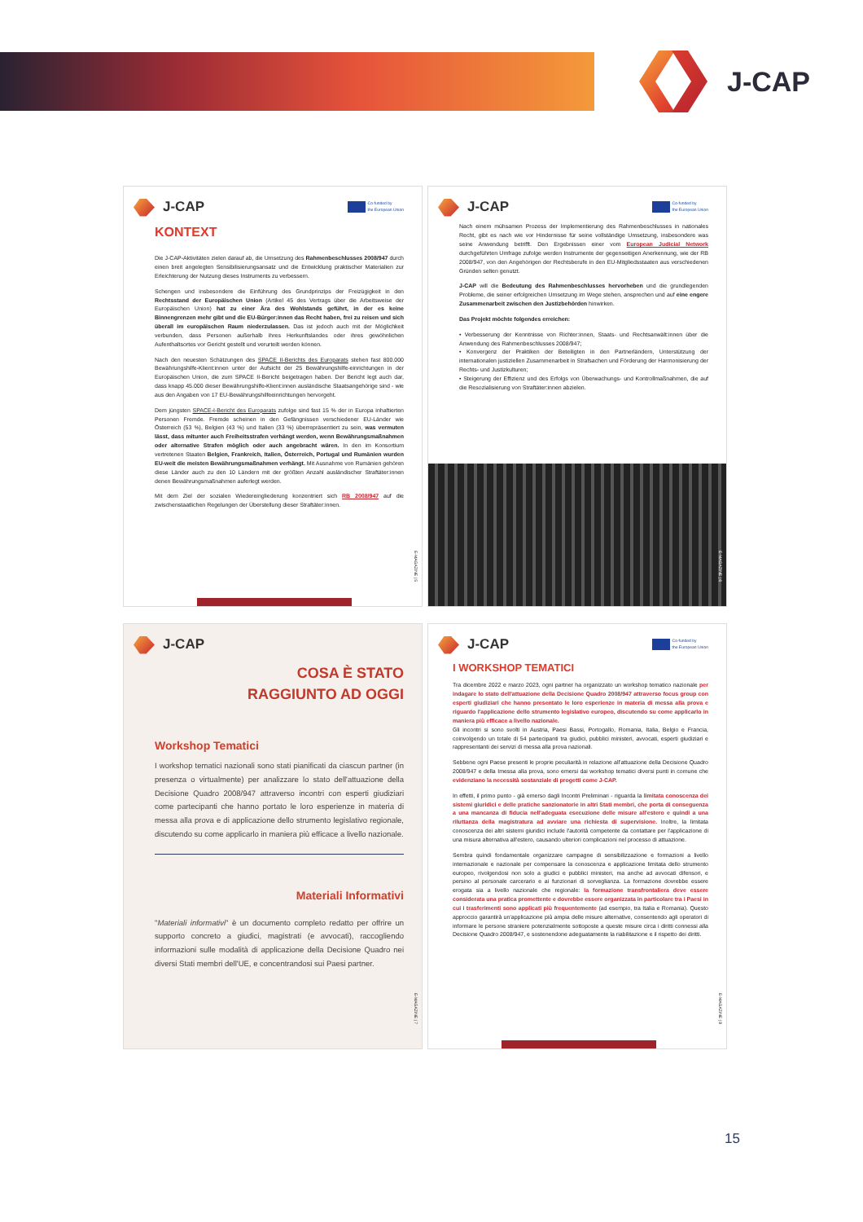J-CAP
J-CAP
Co-funded by
the European Union
KONTEXT
Die J-CAP-Aktivitäten zielen darauf ab, die Umsetzung des Rahmenbeschlusses 2008/947 durch einen breit angelegten Sensibilisierungsansatz und die Entwicklung praktischer Materialien zur Erleichterung der Nutzung dieses Instruments zu verbessern.
Schengen und insbesondere die Einführung des Grundprinzips der Freizügigkeit in den Rechtsstand der Europäischen Union (Artikel 45 des Vertrags über die Arbeitsweise der Europäischen Union) hat zu einer Ära des Wohlstands geführt, in der es keine Binnengrenzen mehr gibt und die EU-Bürger:innen das Recht haben, frei zu reisen und sich überall im europäischen Raum niederzulassen. Das ist jedoch auch mit der Möglichkeit verbunden, dass Personen außerhalb ihres Herkunftslandes oder ihres gewöhnlichen Aufenthaltsortes vor Gericht gestellt und verurteilt werden können.
Nach den neuesten Schätzungen des SPACE II-Berichts des Europarats stehen fast 800.000 Bewährungshilfe-Klient:innen unter der Aufsicht der 25 Bewährungshilfe-einrichtungen in der Europäischen Union, die zum SPACE II-Bericht beigetragen haben. Der Bericht legt auch dar, dass knapp 45.000 dieser Bewährungshilfe-Klient:innen ausländische Staatsangehörige sind - wie aus den Angaben von 17 EU-Bewährungshilfeeinrichtungen hervorgeht.
Dem jüngsten SPACE-I-Bericht des Europarats zufolge sind fast 15 % der in Europa inhaftierten Personen Fremde. Fremde scheinen in den Gefängnissen verschiedener EU-Länder wie Österreich (53 %), Belgien (43 %) und Italien (33 %) überrepräsentiert zu sein, was vermuten lässt, dass mitunter auch Freiheitsstrafen verhängt werden, wenn Bewährungsmaßnahmen oder alternative Strafen möglich oder auch angebracht wären. In den im Konsortium vertretenen Staaten Belgien, Frankreich, Italien, Österreich, Portugal und Rumänien wurden EU-weit die meisten Bewährungsmaßnahmen verhängt. Mit Ausnahme von Rumänien gehören diese Länder auch zu den 10 Ländern mit der größten Anzahl ausländischer Straftäter:innen denen Bewährungsmaßnahmen auferlegt werden.
Mit dem Ziel der sozialen Wiedereingliederung konzentriert sich RB 2008/947 auf die zwischenstaatlichen Regelungen der Überstellung dieser Straftäter:innen.
E-MAGAZINE | 5
J-CAP
Co-funded by
the European Union
Nach einem mühsamen Prozess der Implementierung des Rahmenbeschlusses in nationales Recht, gibt es nach wie vor Hindernisse für seine vollständige Umsetzung, insbesondere was seine Anwendung betrifft. Den Ergebnissen einer vom European Judicial Network durchgeführten Umfrage zufolge werden Instrumente der gegenseitigen Anerkennung, wie der RB 2008/947, von den Angehörigen der Rechtsberufe in den EU-Mitgliedsstaaten aus verschiedenen Gründen selten genutzt.
J-CAP will die Bedeutung des Rahmenbeschlusses hervorheben und die grundlegenden Probleme, die seiner erfolgreichen Umsetzung im Wege stehen, ansprechen und auf eine engere Zusammenarbeit zwischen den Justizbehörden hinwirken.
Das Projekt möchte folgendes erreichen:
• Verbesserung der Kenntnisse von Richter:innen, Staats- und Rechtsanwält:innen über die Anwendung des Rahmenbeschlusses 2008/947;
• Konvergenz der Praktiken der Beteiligten in den Partnerländern, Unterstützung der internationalen justiziellen Zusammenarbeit in Strafsachen und Förderung der Harmonisierung der Rechts- und Justizkulturen;
• Steigerung der Effizienz und des Erfolgs von Überwachungs- und Kontrollmaßnahmen, die auf die Resozialisierung von Straftäter:innen abzielen.
E-MAGAZINE | 6
J-CAP
COSA È STATO
RAGGIUNTO AD OGGI
Workshop Tematici
I workshop tematici nazionali sono stati pianificati da ciascun partner (in presenza o virtualmente) per analizzare lo stato dell'attuazione della Decisione Quadro 2008/947 attraverso incontri con esperti giudiziari come partecipanti che hanno portato le loro esperienze in materia di messa alla prova e di applicazione dello strumento legislativo regionale, discutendo su come applicarlo in maniera più efficace a livello nazionale.
Materiali Informativi
"Materiali informativi" è un documento completo redatto per offrire un supporto concreto a giudici, magistrati (e avvocati), raccogliendo informazioni sulle modalità di applicazione della Decisione Quadro nei diversi Stati membri dell'UE, e concentrandosi sui Paesi partner.
E-MAGAZINE | 7
J-CAP
Co-funded by
the European Union
I WORKSHOP TEMATICI
Tra dicembre 2022 e marzo 2023, ogni partner ha organizzato un workshop tematico nazionale per indagare lo stato dell'attuazione della Decisione Quadro 2008/947 attraverso focus group con esperti giudiziari che hanno presentato le loro esperienze in materia di messa alla prova e riguardo l'applicazione dello strumento legislativo europeo, discutendo su come applicarlo in maniera più efficace a livello nazionale.
Gli incontri si sono svolti in Austria, Paesi Bassi, Portogallo, Romania, Italia, Belgio e Francia, coinvolgendo un totale di 54 partecipanti tra giudici, pubblici ministeri, avvocati, esperti giudiziari e rappresentanti dei servizi di messa alla prova nazionali.
Sebbene ogni Paese presenti le proprie peculiarità in relazione all'attuazione della Decisione Quadro 2008/947 e della Imessa alla prova, sono emersi dai workshop tematici diversi punti in comune che evidenziano la necessità sostanziale di progetti come J-CAP.
In effetti, il primo punto - già emerso dagli Incontri Preliminari - riguarda la limitata conoscenza dei sistemi giuridici e delle pratiche sanzionatorie in altri Stati membri, che porta di conseguenza a una mancanza di fiducia nell'adeguata esecuzione delle misure all'estero e quindi a una riluttanza della magistratura ad avviare una richiesta di supervisione. Inoltre, la limitata conoscenza dei altri sistemi giuridici include l'autorità competente da contattare per l'applicazione di una misura alternativa all'estero, causando ulteriori complicazioni nel processo di attuazione.
Sembra quindi fondamentale organizzare campagne di sensibilizzazione e formazioni a livello internazionale e nazionale per compensare la conoscenza e applicazione limitata dello strumento europeo, rivolgendosi non solo a giudici e pubblici ministeri, ma anche ad avvocati difensori, e persino al personale carcerario e ai funzionari di sorveglianza. La formazione dovrebbe essere erogata sia a livello nazionale che regionale: la formazione transfrontaliera deve essere considerata una pratica promettente e dovrebbe essere organizzata in particolare tra i Paesi in cui i trasferimenti sono applicati più frequentemente (ad esempio, tra Italia e Romania). Questo approccio garantirà un'applicazione più ampia delle misure alternative, consentendo agli operatori di informare le persone straniere potenzialmente sottoposte a queste misure circa i diritti connessi alla Decisione Quadro 2008/947, e sostenendone adeguatamente la riabilitazione e il rispetto dei diritti.
E-MAGAZINE | 8
15